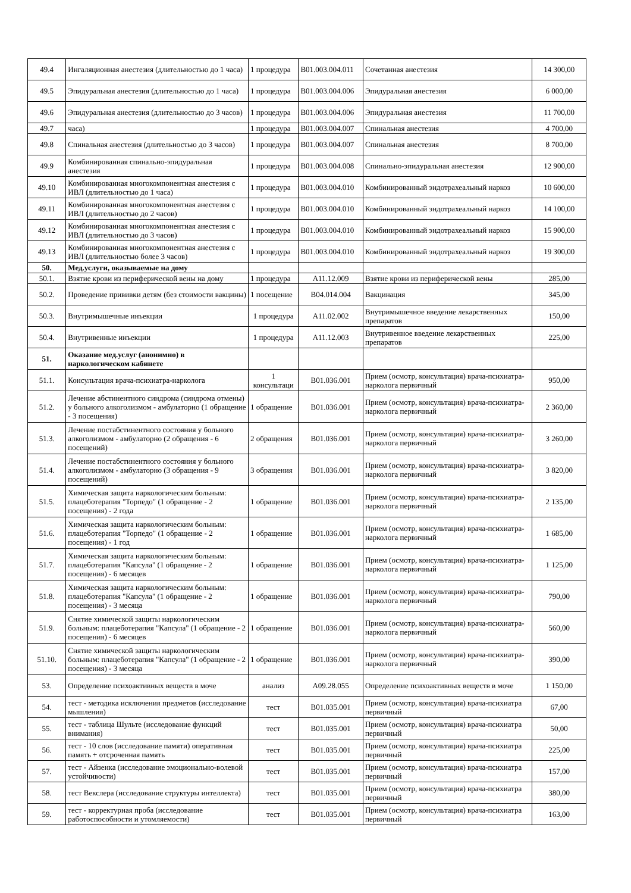| 49.4 | Ингаляционная анестезия (длительностью до 1 часа) | 1 процедура | B01.003.004.011 | Сочетанная анестезия | 14 300,00 |
| 49.5 | Эпидуральная анестезия (длительностью до 1 часа) | 1 процедура | B01.003.004.006 | Эпидуральная анестезия | 6 000,00 |
| 49.6 | Эпидуральная анестезия (длительностью до 3 часов) | 1 процедура | B01.003.004.006 | Эпидуральная анестезия | 11 700,00 |
| 49.7 | часа) | 1 процедура | B01.003.004.007 | Спинальная анестезия | 4 700,00 |
| 49.8 | Спинальная анестезия (длительностью до 3 часов) | 1 процедура | B01.003.004.007 | Спинальная анестезия | 8 700,00 |
| 49.9 | Комбинированная спинально-эпидуральная анестезия | 1 процедура | B01.003.004.008 | Спинально-эпидуральная анестезия | 12 900,00 |
| 49.10 | Комбинированная многокомпонентная анестезия с ИВЛ (длительностью до 1 часа) | 1 процедура | B01.003.004.010 | Комбинированный эндотрахеальный наркоз | 10 600,00 |
| 49.11 | Комбинированная многокомпонентная анестезия с ИВЛ (длительностью до 2 часов) | 1 процедура | B01.003.004.010 | Комбинированный эндотрахеальный наркоз | 14 100,00 |
| 49.12 | Комбинированная многокомпонентная анестезия с ИВЛ (длительностью до 3 часов) | 1 процедура | B01.003.004.010 | Комбинированный эндотрахеальный наркоз | 15 900,00 |
| 49.13 | Комбинированная многокомпонентная анестезия с ИВЛ (длительностью более 3 часов) | 1 процедура | B01.003.004.010 | Комбинированный эндотрахеальный наркоз | 19 300,00 |
| 50. | Мед.услуги, оказываемые на дому | | | | |
| 50.1. | Взятие крови из периферической вены на дому | 1 процедура | A11.12.009 | Взятие крови из периферической вены | 285,00 |
| 50.2. | Проведение прививки детям (без стоимости вакцины) | 1 посещение | B04.014.004 | Вакцинация | 345,00 |
| 50.3. | Внутримышечные инъекции | 1 процедура | A11.02.002 | Внутримышечное введение лекарственных препаратов | 150,00 |
| 50.4. | Внутривенные инъекции | 1 процедура | A11.12.003 | Внутривенное введение лекарственных препаратов | 225,00 |
| 51. | Оказание мед.услуг (анонимно) в наркологическом кабинете | | | | |
| 51.1. | Консультация врача-психиатра-нарколога | 1 консультаци | B01.036.001 | Прием (осмотр, консультация) врача-психиатра-нарколога первичный | 950,00 |
| 51.2. | Лечение абстинентного синдрома (синдрома отмены) у больного алкоголизмом - амбулаторно (1 обращение - 3 посещения) | 1 обращение | B01.036.001 | Прием (осмотр, консультация) врача-психиатра-нарколога первичный | 2 360,00 |
| 51.3. | Лечение постабстинентного состояния у больного алкоголизмом - амбулаторно (2 обращения - 6 посещений) | 2 обращения | B01.036.001 | Прием (осмотр, консультация) врача-психиатра-нарколога первичный | 3 260,00 |
| 51.4. | Лечение постабстинентного состояния у больного алкоголизмом - амбулаторно (3 обращения - 9 посещений) | 3 обращения | B01.036.001 | Прием (осмотр, консультация) врача-психиатра-нарколога первичный | 3 820,00 |
| 51.5. | Химическая защита наркологическим больным: плацеботерапия "Торпедо" (1 обращение - 2 посещения) - 2 года | 1 обращение | B01.036.001 | Прием (осмотр, консультация) врача-психиатра-нарколога первичный | 2 135,00 |
| 51.6. | Химическая защита наркологическим больным: плацеботерапия "Торпедо" (1 обращение - 2 посещения) - 1 год | 1 обращение | B01.036.001 | Прием (осмотр, консультация) врача-психиатра-нарколога первичный | 1 685,00 |
| 51.7. | Химическая защита наркологическим больным: плацеботерапия "Капсула" (1 обращение - 2 посещения) - 6 месяцев | 1 обращение | B01.036.001 | Прием (осмотр, консультация) врача-психиатра-нарколога первичный | 1 125,00 |
| 51.8. | Химическая защита наркологическим больным: плацеботерапия "Капсула" (1 обращение - 2 посещения) - 3 месяца | 1 обращение | B01.036.001 | Прием (осмотр, консультация) врача-психиатра-нарколога первичный | 790,00 |
| 51.9. | Снятие химической защиты наркологическим больным: плацеботерапия "Капсула" (1 обращение - 2 посещения) - 6 месяцев | 1 обращение | B01.036.001 | Прием (осмотр, консультация) врача-психиатра-нарколога первичный | 560,00 |
| 51.10. | Снятие химической защиты наркологическим больным: плацеботерапия "Капсула" (1 обращение - 2 посещения) - 3 месяца | 1 обращение | B01.036.001 | Прием (осмотр, консультация) врача-психиатра-нарколога первичный | 390,00 |
| 53. | Определение психоактивных веществ в моче | анализ | A09.28.055 | Определение психоактивных веществ в моче | 1 150,00 |
| 54. | тест - методика исключения предметов (исследование мышления) | тест | B01.035.001 | Прием (осмотр, консультация) врача-психиатра первичный | 67,00 |
| 55. | тест - таблица Шульте (исследование функций внимания) | тест | B01.035.001 | Прием (осмотр, консультация) врача-психиатра первичный | 50,00 |
| 56. | тест - 10 слов (исследование памяти) оперативная память + отсроченная память | тест | B01.035.001 | Прием (осмотр, консультация) врача-психиатра первичный | 225,00 |
| 57. | тест - Айзенка (исследование эмоционально-волевой устойчивости) | тест | B01.035.001 | Прием (осмотр, консультация) врача-психиатра первичный | 157,00 |
| 58. | тест Векслера (исследование структуры интеллекта) | тест | B01.035.001 | Прием (осмотр, консультация) врача-психиатра первичный | 380,00 |
| 59. | тест - корректурная проба (исследование работоспособности и утомляемости) | тест | B01.035.001 | Прием (осмотр, консультация) врача-психиатра первичный | 163,00 |